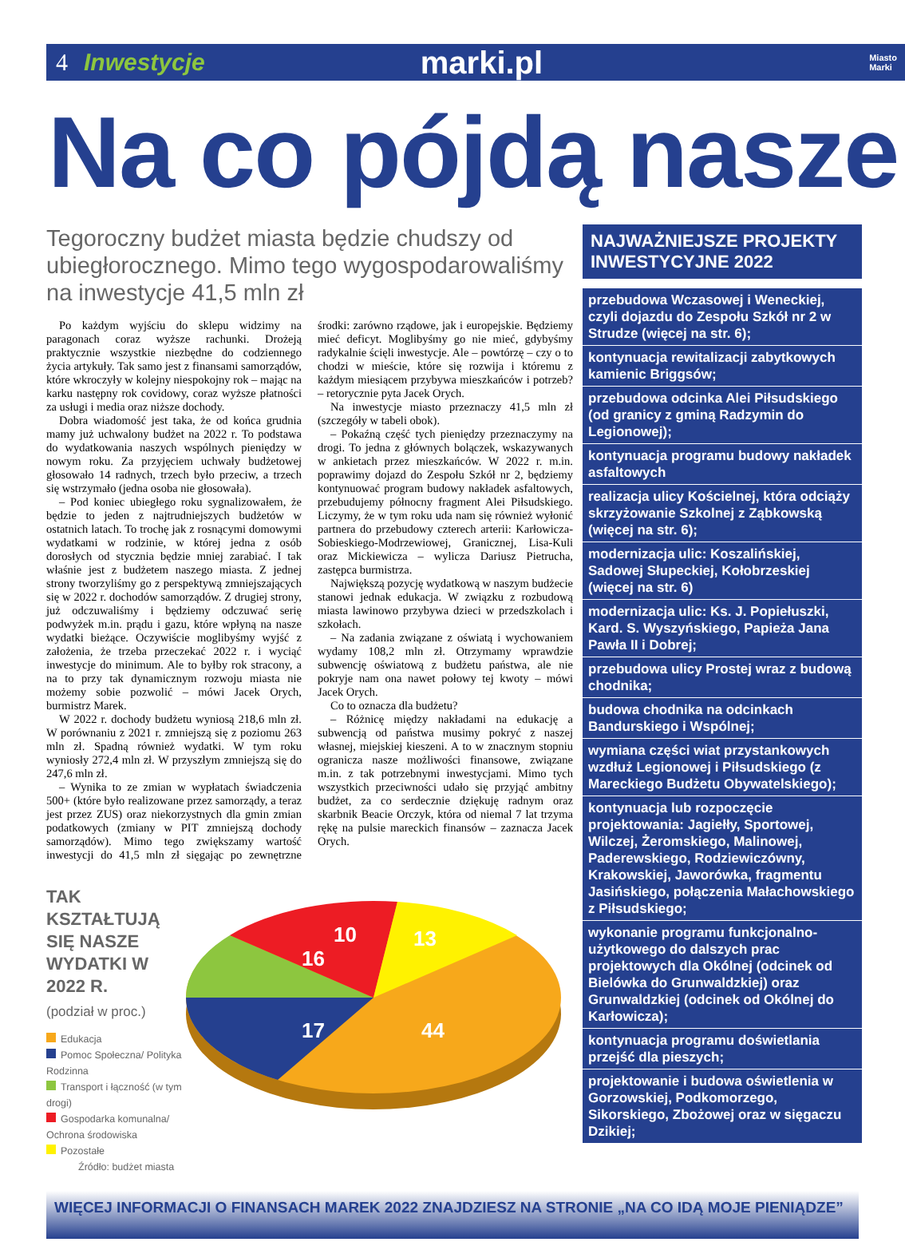4 Inwestycje marki.pl Miasto
Marki
Na co pójdą nasze
Tegoroczny budżet miasta będzie chudszy od ubiegłorocznego. Mimo tego wygospodarowaliśmy na inwestycje 41,5 mln zł
Po każdym wyjściu do sklepu widzimy na paragonach coraz wyższe rachunki. Drożeją praktycznie wszystkie niezbędne do codziennego życia artykuły. Tak samo jest z finansami samorządów, które wkroczyły w kolejny niespokojny rok – mając na karku następny rok covidowy, coraz wyższe płatności za usługi i media oraz niższe dochody.
Dobra wiadomość jest taka, że od końca grudnia mamy już uchwalony budżet na 2022 r. To podstawa do wydatkowania naszych wspólnych pieniędzy w nowym roku. Za przyjęciem uchwały budżetowej głosowało 14 radnych, trzech było przeciw, a trzech się wstrzymało (jedna osoba nie głosowała).
– Pod koniec ubiegłego roku sygnalizowałem, że będzie to jeden z najtrudniejszych budżetów w ostatnich latach. To trochę jak z rosnącymi domowymi wydatkami w rodzinie, w której jedna z osób dorosłych od stycznia będzie mniej zarabiać. I tak właśnie jest z budżetem naszego miasta. Z jednej strony tworzyliśmy go z perspektywą zmniejszających się w 2022 r. dochodów samorządów. Z drugiej strony, już odczuwaliśmy i będziemy odczuwać serię podwyżek m.in. prądu i gazu, które wpłyną na nasze wydatki bieżące. Oczywiście moglibyśmy wyjść z założenia, że trzeba przeczekać 2022 r. i wyciąć inwestycje do minimum. Ale to byłby rok stracony, a na to przy tak dynamicznym rozwoju miasta nie możemy sobie pozwolić – mówi Jacek Orych, burmistrz Marek.
W 2022 r. dochody budżetu wyniosą 218,6 mln zł. W porównaniu z 2021 r. zmniejszą się z poziomu 263 mln zł. Spadną również wydatki. W tym roku wyniosły 272,4 mln zł. W przyszłym zmniejszą się do 247,6 mln zł.
– Wynika to ze zmian w wypłatach świadczenia 500+ (które było realizowane przez samorządy, a teraz jest przez ZUS) oraz niekorzystnych dla gmin zmian podatkowych (zmiany w PIT zmniejszą dochody samorządów). Mimo tego zwiększamy wartość inwestycji do 41,5 mln zł sięgając po zewnętrzne środki: zarówno rządowe, jak i europejskie. Będziemy mieć deficyt. Moglibyśmy go nie mieć, gdybyśmy radykalnie ścięli inwestycje. Ale – powtórzę – czy o to chodzi w mieście, które się rozwija i któremu z każdym miesiącem przybywa mieszkańców i potrzeb? – retorycznie pyta Jacek Orych.
Na inwestycje miasto przeznaczy 41,5 mln zł (szczegóły w tabeli obok).
– Pokaźną część tych pieniędzy przeznaczymy na drogi. To jedna z głównych bolączek, wskazywanych w ankietach przez mieszkańców. W 2022 r. m.in. poprawimy dojazd do Zespołu Szkół nr 2, będziemy kontynuować program budowy nakładek asfaltowych, przebudujemy północny fragment Alei Piłsudskiego. Liczymy, że w tym roku uda nam się również wyłonić partnera do przebudowy czterech arterii: Karłowicza-Sobieskiego-Modrzewiowej, Granicznej, Lisa-Kuli oraz Mickiewicza – wylicza Dariusz Pietrucha, zastępca burmistrza.
Największą pozycję wydatkową w naszym budżecie stanowi jednak edukacja. W związku z rozbudową miasta lawinowo przybywa dzieci w przedszkolach i szkołach.
– Na zadania związane z oświatą i wychowaniem wydamy 108,2 mln zł. Otrzymamy wprawdzie subwencję oświatową z budżetu państwa, ale nie pokryje nam ona nawet połowy tej kwoty – mówi Jacek Orych.
Co to oznacza dla budżetu?
– Różnicę między nakładami na edukację a subwencją od państwa musimy pokryć z naszej własnej, miejskiej kieszeni. A to w znacznym stopniu ogranicza nasze możliwości finansowe, związane m.in. z tak potrzebnymi inwestycjami. Mimo tych wszystkich przeciwności udało się przyjąć ambitny budżet, za co serdecznie dziękuję radnym oraz skarbnik Beacie Orczyk, która od niemal 7 lat trzyma rękę na pulsie mareckich finansów – zaznacza Jacek Orych.
TAK KSZTAŁTUJĄ SIĘ NASZE WYDATKI W 2022 R.
(podział w proc.)
Edukacja
Pomoc Społeczna/ Polityka Rodzinna
Transport i łączność (w tym drogi)
Gospodarka komunalna/ Ochrona środowiska
Pozostałe
Źródło: budżet miasta
16
10
13
17
44
NAJWAŻNIEJSZE PROJEKTY INWESTYCYJNE 2022
przebudowa Wczasowej i Weneckiej, czyli dojazdu do Zespołu Szkół nr 2 w Strudze (więcej na str. 6);
kontynuacja rewitalizacji zabytkowych kamienic Briggsów;
przebudowa odcinka Alei Piłsudskiego (od granicy z gminą Radzymin do Legionowej);
kontynuacja programu budowy nakładek asfaltowych
realizacja ulicy Kościelnej, która odciąży skrzyżowanie Szkolnej z Ząbkowską (więcej na str. 6);
modernizacja ulic: Koszalińskiej, Sadowej Słupeckiej, Kołobrzeskiej (więcej na str. 6)
modernizacja ulic: Ks. J. Popiełuszki, Kard. S. Wyszyńskiego, Papieża Jana Pawła II i Dobrej;
przebudowa ulicy Prostej wraz z budową chodnika;
budowa chodnika na odcinkach Bandurskiego i Wspólnej;
wymiana części wiat przystankowych wzdłuż Legionowej i Piłsudskiego (z Mareckiego Budżetu Obywatelskiego);
kontynuacja lub rozpoczęcie projektowania: Jagiełły, Sportowej, Wilczej, Żeromskiego, Malinowej, Paderewskiego, Rodziewiczówny, Krakowskiej, Jaworówka, fragmentu Jasińskiego, połączenia Małachowskiego z Piłsudskiego;
wykonanie programu funkcjonalno-użytkowego do dalszych prac projektowych dla Okólnej (odcinek od Bielówka do Grunwaldzkiej) oraz Grunwaldzkiej (odcinek od Okólnej do Karłowicza);
kontynuacja programu doświetlania przejść dla pieszych;
projektowanie i budowa oświetlenia w Gorzowskiej, Podkomorzego, Sikorskiego, Zbożowej oraz w sięgaczu Dzikiej;
WIĘCEJ INFORMACJI O FINANSACH MAREK 2022 ZNAJDZIESZ NA STRONIE „NA CO IDĄ MOJE PIENIĄDZE”